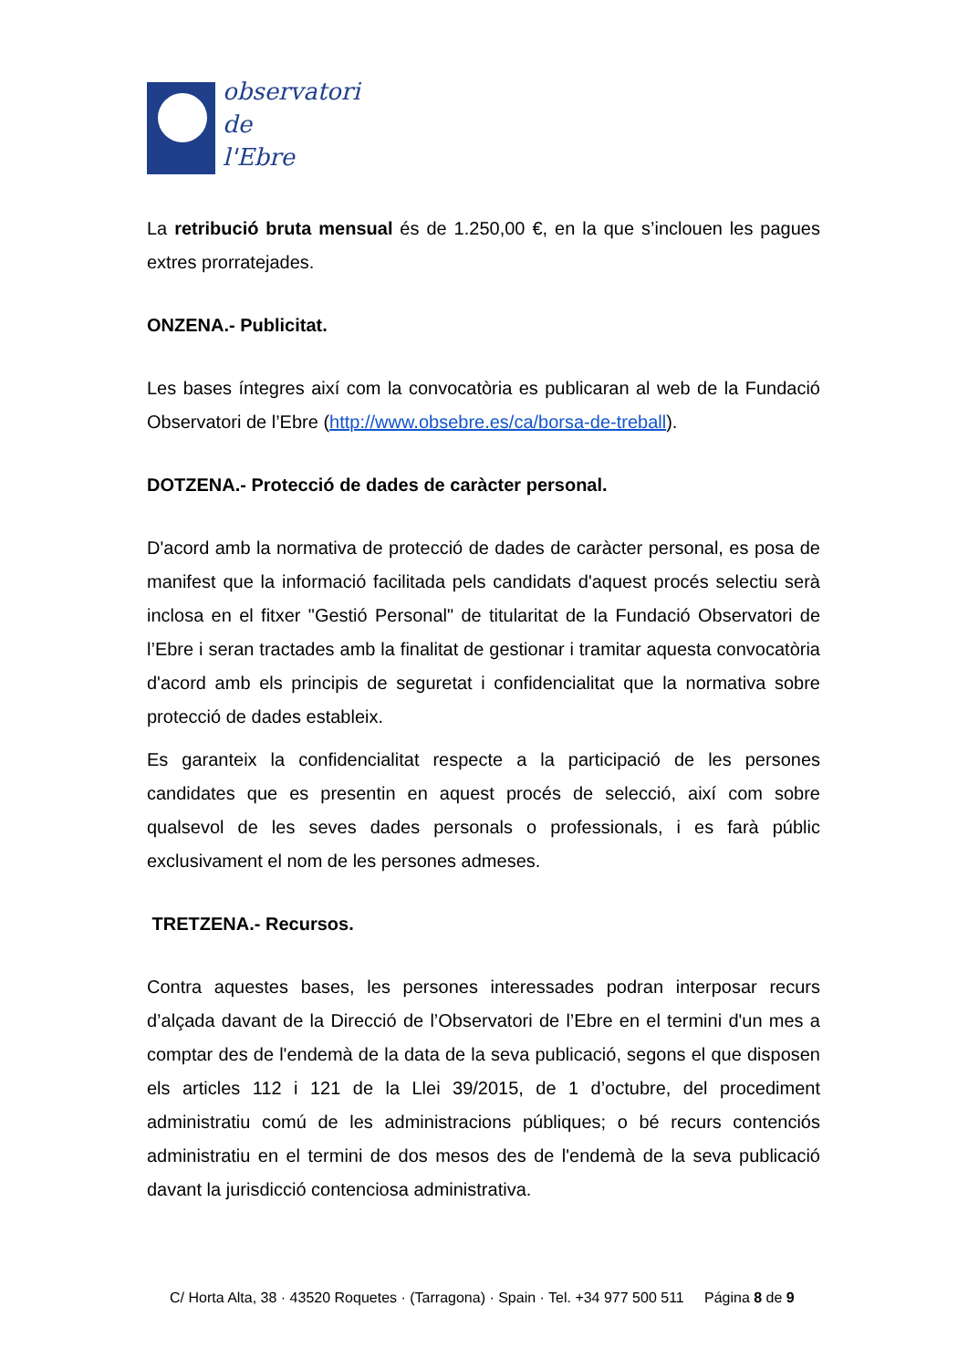observatori
de
l'Ebre
La retribució bruta mensual és de 1.250,00 €, en la que s’inclouen les pagues extres prorratejades.
ONZENA.- Publicitat.
Les bases íntegres així com la convocatòria es publicaran al web de la Fundació Observatori de l’Ebre (http://www.obsebre.es/ca/borsa-de-treball).
DOTZENA.- Protecció de dades de caràcter personal.
D'acord amb la normativa de protecció de dades de caràcter personal, es posa de manifest que la informació facilitada pels candidats d'aquest procés selectiu serà inclosa en el fitxer "Gestió Personal" de titularitat de la Fundació Observatori de l’Ebre i seran tractades amb la finalitat de gestionar i tramitar aquesta convocatòria d'acord amb els principis de seguretat i confidencialitat que la normativa sobre protecció de dades estableix.
Es garanteix la confidencialitat respecte a la participació de les persones candidates que es presentin en aquest procés de selecció, així com sobre qualsevol de les seves dades personals o professionals, i es farà públic exclusivament el nom de les persones admeses.
TRETZENA.- Recursos.
Contra aquestes bases, les persones interessades podran interposar recurs d’alçada davant de la Direcció de l’Observatori de l’Ebre en el termini d'un mes a comptar des de l'endemà de la data de la seva publicació, segons el que disposen els articles 112 i 121 de la Llei 39/2015, de 1 d’octubre, del procediment administratiu comú de les administracions públiques; o bé recurs contenciós administratiu en el termini de dos mesos des de l'endemà de la seva publicació davant la jurisdicció contenciosa administrativa.
C/ Horta Alta, 38 · 43520 Roquetes · (Tarragona) · Spain · Tel. +34 977 500 511 Página 8 de 9